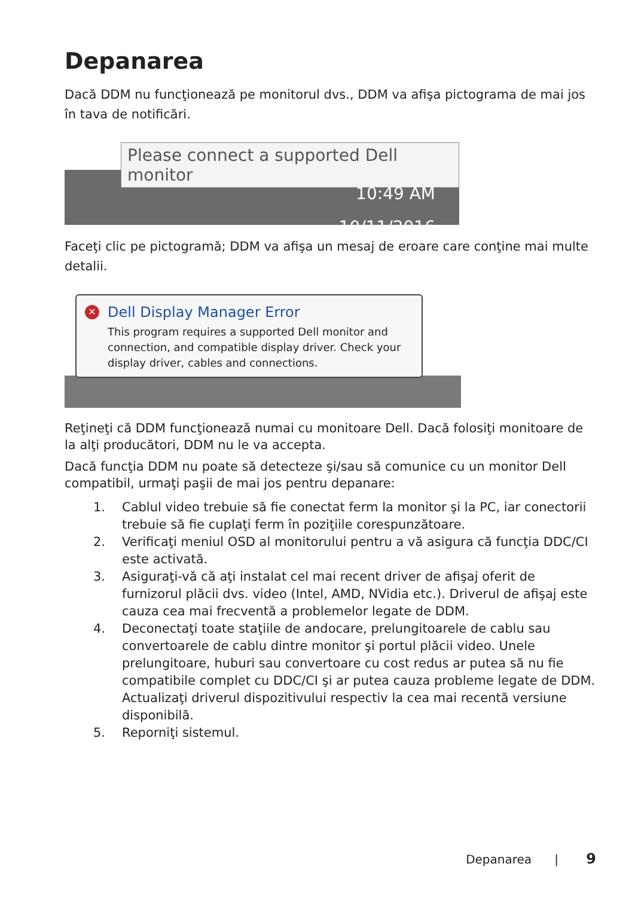Depanarea
Dacă DDM nu funcţionează pe monitorul dvs., DDM va afişa pictograma de mai jos în tava de notificări.
Please connect a supported Dell monitor
10:49 AM
10/11/2016
Faceţi clic pe pictogramă; DDM va afişa un mesaj de eroare care conţine mai multe detalii.
✕
Dell Display Manager Error
This program requires a supported Dell monitor and connection, and compatible display driver. Check your display driver, cables and connections.
Reţineţi că DDM funcţionează numai cu monitoare Dell. Dacă folosiţi monitoare de la alţi producători, DDM nu le va accepta.
Dacă funcţia DDM nu poate să detecteze şi/sau să comunice cu un monitor Dell compatibil, urmaţi paşii de mai jos pentru depanare:
1. Cablul video trebuie să fie conectat ferm la monitor şi la PC, iar conectorii trebuie să fie cuplaţi ferm în poziţiile corespunzătoare.
2. Verificaţi meniul OSD al monitorului pentru a vă asigura că funcţia DDC/CI este activată.
3. Asiguraţi-vă că aţi instalat cel mai recent driver de afişaj oferit de furnizorul plăcii dvs. video (Intel, AMD, NVidia etc.). Driverul de afişaj este cauza cea mai frecventă a problemelor legate de DDM.
4. Deconectaţi toate staţiile de andocare, prelungitoarele de cablu sau convertoarele de cablu dintre monitor şi portul plăcii video. Unele prelungitoare, huburi sau convertoare cu cost redus ar putea să nu fie compatibile complet cu DDC/CI şi ar putea cauza probleme legate de DDM. Actualizaţi driverul dispozitivului respectiv la cea mai recentă versiune disponibilă.
5. Reporniţi sistemul.
Depanarea | 9